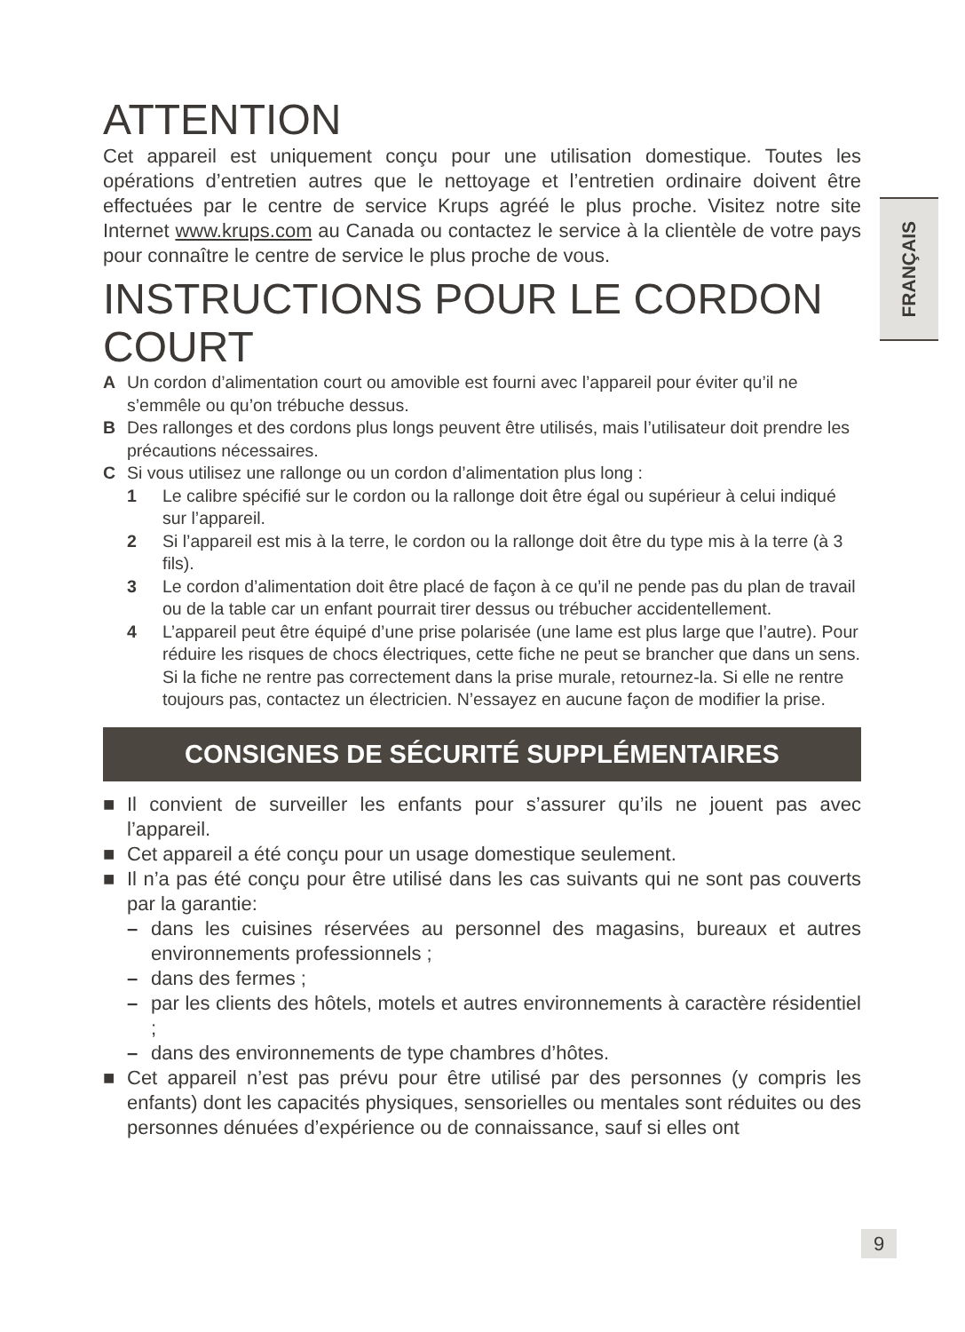FRANÇAIS
ATTENTION
Cet appareil est uniquement conçu pour une utilisation domestique. Toutes les opérations d’entretien autres que le nettoyage et l’entretien ordinaire doivent être effectuées par le centre de service Krups agréé le plus proche. Visitez notre site Internet www.krups.com au Canada ou contactez le service à la clientèle de votre pays pour connaître le centre de service le plus proche de vous.
INSTRUCTIONS POUR LE CORDON COURT
A Un cordon d’alimentation court ou amovible est fourni avec l’appareil pour éviter qu’il ne s’emmêle ou qu’on trébuche dessus.
B Des rallonges et des cordons plus longs peuvent être utilisés, mais l’utilisateur doit prendre les précautions nécessaires.
C Si vous utilisez une rallonge ou un cordon d’alimentation plus long :
1 Le calibre spécifié sur le cordon ou la rallonge doit être égal ou supérieur à celui indiqué sur l’appareil.
2 Si l’appareil est mis à la terre, le cordon ou la rallonge doit être du type mis à la terre (à 3 fils).
3 Le cordon d’alimentation doit être placé de façon à ce qu’il ne pende pas du plan de travail ou de la table car un enfant pourrait tirer dessus ou trébucher accidentellement.
4 L’appareil peut être équipé d’une prise polarisée (une lame est plus large que l’autre). Pour réduire les risques de chocs électriques, cette fiche ne peut se brancher que dans un sens. Si la fiche ne rentre pas correctement dans la prise murale, retournez-la. Si elle ne rentre toujours pas, contactez un électricien. N’essayez en aucune façon de modifier la prise.
CONSIGNES DE SÉCURITÉ SUPPLÉMENTAIRES
■ Il convient de surveiller les enfants pour s’assurer qu’ils ne jouent pas avec l’appareil.
■ Cet appareil a été conçu pour un usage domestique seulement.
■ Il n’a pas été conçu pour être utilisé dans les cas suivants qui ne sont pas couverts par la garantie:
– dans les cuisines réservées au personnel des magasins, bureaux et autres environnements professionnels ;
– dans des fermes ;
– par les clients des hôtels, motels et autres environnements à caractère résidentiel ;
– dans des environnements de type chambres d’hôtes.
■ Cet appareil n’est pas prévu pour être utilisé par des personnes (y compris les enfants) dont les capacités physiques, sensorielles ou mentales sont réduites ou des personnes dénuées d’expérience ou de connaissance, sauf si elles ont
9